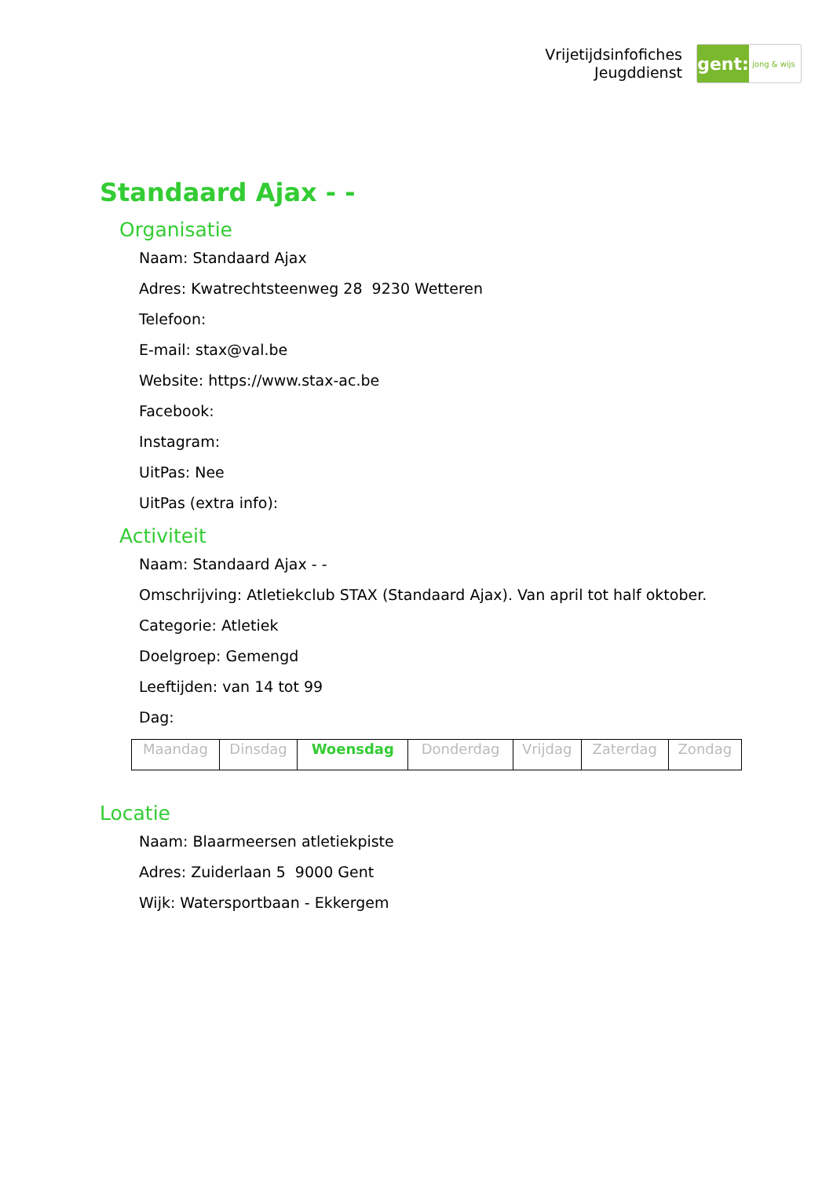Vrijetijdsinfofiches
Jeugddienst
gent:
jong & wijs
Standaard Ajax - -
Organisatie
Naam: Standaard Ajax
Adres: Kwatrechtsteenweg 28 9230 Wetteren
Telefoon:
E-mail: stax@val.be
Website: https://www.stax-ac.be
Facebook:
Instagram:
UitPas: Nee
UitPas (extra info):
Activiteit
Naam: Standaard Ajax - -
Omschrijving: Atletiekclub STAX (Standaard Ajax). Van april tot half oktober.
Categorie: Atletiek
Doelgroep: Gemengd
Leeftijden: van 14 tot 99
Dag:
| Maandag | Dinsdag | Woensdag | Donderdag | Vrijdag | Zaterdag | Zondag |
Locatie
Naam: Blaarmeersen atletiekpiste
Adres: Zuiderlaan 5 9000 Gent
Wijk: Watersportbaan - Ekkergem